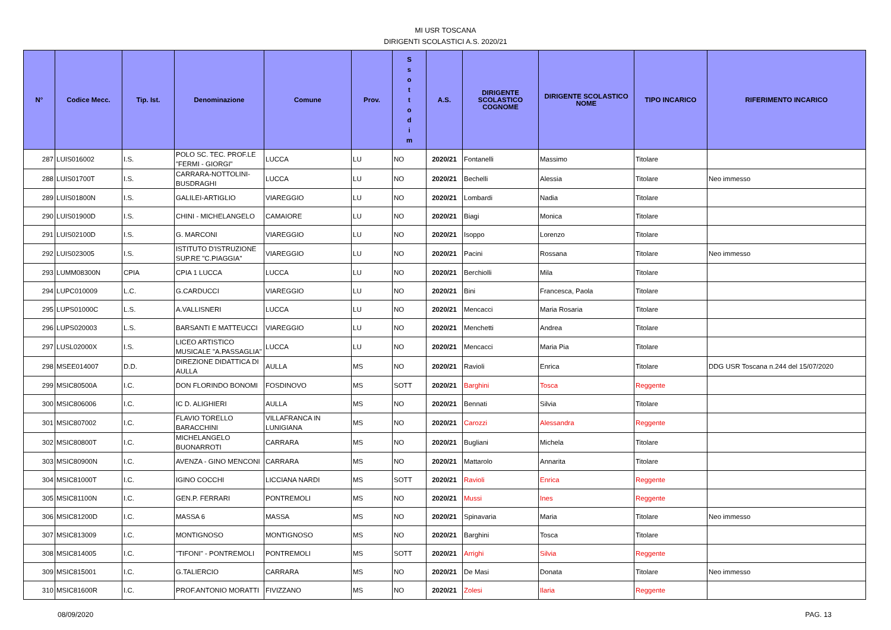MI USR TOSCANA
DIRIGENTI SCOLASTICI A.S. 2020/21
| N° | Codice Mecc. | Tip. Ist. | Denominazione | Comune | Prov. | S s o t t o d i m | A.S. | DIRIGENTE SCOLASTICO COGNOME | DIRIGENTE SCOLASTICO NOME | TIPO INCARICO | RIFERIMENTO INCARICO |
| --- | --- | --- | --- | --- | --- | --- | --- | --- | --- | --- | --- |
| 287 | LUIS016002 | I.S. | POLO SC. TEC. PROF.LE "FERMI - GIORGI" | LUCCA | LU | NO | 2020/21 | Fontanelli | Massimo | Titolare | |
| 288 | LUIS01700T | I.S. | CARRARA-NOTTOLINI-BUSDRAGHI | LUCCA | LU | NO | 2020/21 | Bechelli | Alessia | Titolare | Neo immesso |
| 289 | LUIS01800N | I.S. | GALILEI-ARTIGLIO | VIAREGGIO | LU | NO | 2020/21 | Lombardi | Nadia | Titolare | |
| 290 | LUIS01900D | I.S. | CHINI - MICHELANGELO | CAMAIORE | LU | NO | 2020/21 | Biagi | Monica | Titolare | |
| 291 | LUIS02100D | I.S. | G. MARCONI | VIAREGGIO | LU | NO | 2020/21 | Isoppo | Lorenzo | Titolare | |
| 292 | LUIS023005 | I.S. | ISTITUTO D'ISTRUZIONE SUP.RE "C.PIAGGIA" | VIAREGGIO | LU | NO | 2020/21 | Pacini | Rossana | Titolare | Neo immesso |
| 293 | LUMM08300N | CPIA | CPIA 1 LUCCA | LUCCA | LU | NO | 2020/21 | Berchiolli | Mila | Titolare | |
| 294 | LUPC010009 | L.C. | G.CARDUCCI | VIAREGGIO | LU | NO | 2020/21 | Bini | Francesca, Paola | Titolare | |
| 295 | LUPS01000C | L.S. | A.VALLISNERI | LUCCA | LU | NO | 2020/21 | Mencacci | Maria Rosaria | Titolare | |
| 296 | LUPS020003 | L.S. | BARSANTI E MATTEUCCI | VIAREGGIO | LU | NO | 2020/21 | Menchetti | Andrea | Titolare | |
| 297 | LUSL02000X | I.S. | LICEO ARTISTICO MUSICALE "A.PASSAGLIA" | LUCCA | LU | NO | 2020/21 | Mencacci | Maria Pia | Titolare | |
| 298 | MSEE014007 | D.D. | DIREZIONE DIDATTICA DI AULLA | AULLA | MS | NO | 2020/21 | Ravioli | Enrica | Titolare | DDG USR Toscana n.244 del 15/07/2020 |
| 299 | MSIC80500A | I.C. | DON FLORINDO BONOMI | FOSDINOVO | MS | SOTT | 2020/21 | Barghini | Tosca | Reggente | |
| 300 | MSIC806006 | I.C. | IC D. ALIGHIERI | AULLA | MS | NO | 2020/21 | Bennati | Silvia | Titolare | |
| 301 | MSIC807002 | I.C. | FLAVIO TORELLO BARACCHINI | VILLAFRANCA IN LUNIGIANA | MS | NO | 2020/21 | Carozzi | Alessandra | Reggente | |
| 302 | MSIC80800T | I.C. | MICHELANGELO BUONARROTI | CARRARA | MS | NO | 2020/21 | Bugliani | Michela | Titolare | |
| 303 | MSIC80900N | I.C. | AVENZA - GINO MENCONI | CARRARA | MS | NO | 2020/21 | Mattarolo | Annarita | Titolare | |
| 304 | MSIC81000T | I.C. | IGINO COCCHI | LICCIANA NARDI | MS | SOTT | 2020/21 | Ravioli | Enrica | Reggente | |
| 305 | MSIC81100N | I.C. | GEN.P. FERRARI | PONTREMOLI | MS | NO | 2020/21 | Mussi | Ines | Reggente | |
| 306 | MSIC81200D | I.C. | MASSA 6 | MASSA | MS | NO | 2020/21 | Spinavaria | Maria | Titolare | Neo immesso |
| 307 | MSIC813009 | I.C. | MONTIGNOSO | MONTIGNOSO | MS | NO | 2020/21 | Barghini | Tosca | Titolare | |
| 308 | MSIC814005 | I.C. | "TIFONI" - PONTREMOLI | PONTREMOLI | MS | SOTT | 2020/21 | Arrighi | Silvia | Reggente | |
| 309 | MSIC815001 | I.C. | G.TALIERCIO | CARRARA | MS | NO | 2020/21 | De Masi | Donata | Titolare | Neo immesso |
| 310 | MSIC81600R | I.C. | PROF.ANTONIO MORATTI | FIVIZZANO | MS | NO | 2020/21 | Zolesi | Ilaria | Reggente | |
08/09/2020 PAG. 13